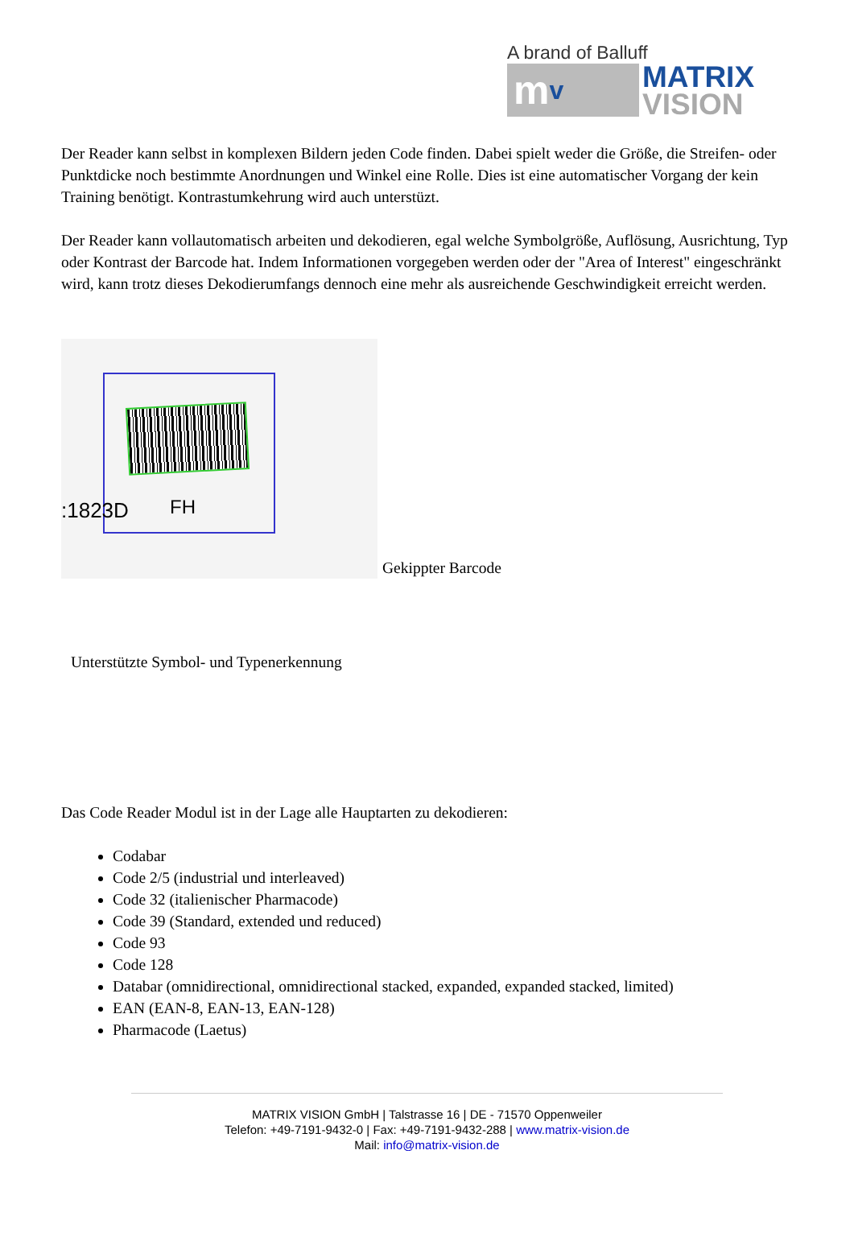A brand of Balluff
mv
MATRIX
VISION
Der Reader kann selbst in komplexen Bildern jeden Code finden. Dabei spielt weder die Größe, die Streifen- oder Punktdicke noch bestimmte Anordnungen und Winkel eine Rolle. Dies ist eine automatischer Vorgang der kein Training benötigt. Kontrastumkehrung wird auch unterstüzt.
Der Reader kann vollautomatisch arbeiten und dekodieren, egal welche Symbolgröße, Auflösung, Ausrichtung, Typ oder Kontrast der Barcode hat. Indem Informationen vorgegeben werden oder der "Area of Interest" eingeschränkt wird, kann trotz dieses Dekodierumfangs dennoch eine mehr als ausreichende Geschwindigkeit erreicht werden.
:1823D FH
Gekippter Barcode
Unterstützte Symbol- und Typenerkennung
Das Code Reader Modul ist in der Lage alle Hauptarten zu dekodieren:
Codabar
Code 2/5 (industrial und interleaved)
Code 32 (italienischer Pharmacode)
Code 39 (Standard, extended und reduced)
Code 93
Code 128
Databar (omnidirectional, omnidirectional stacked, expanded, expanded stacked, limited)
EAN (EAN-8, EAN-13, EAN-128)
Pharmacode (Laetus)
MATRIX VISION GmbH | Talstrasse 16 | DE - 71570 Oppenweiler
Telefon: +49-7191-9432-0 | Fax: +49-7191-9432-288 | www.matrix-vision.de
Mail: info@matrix-vision.de